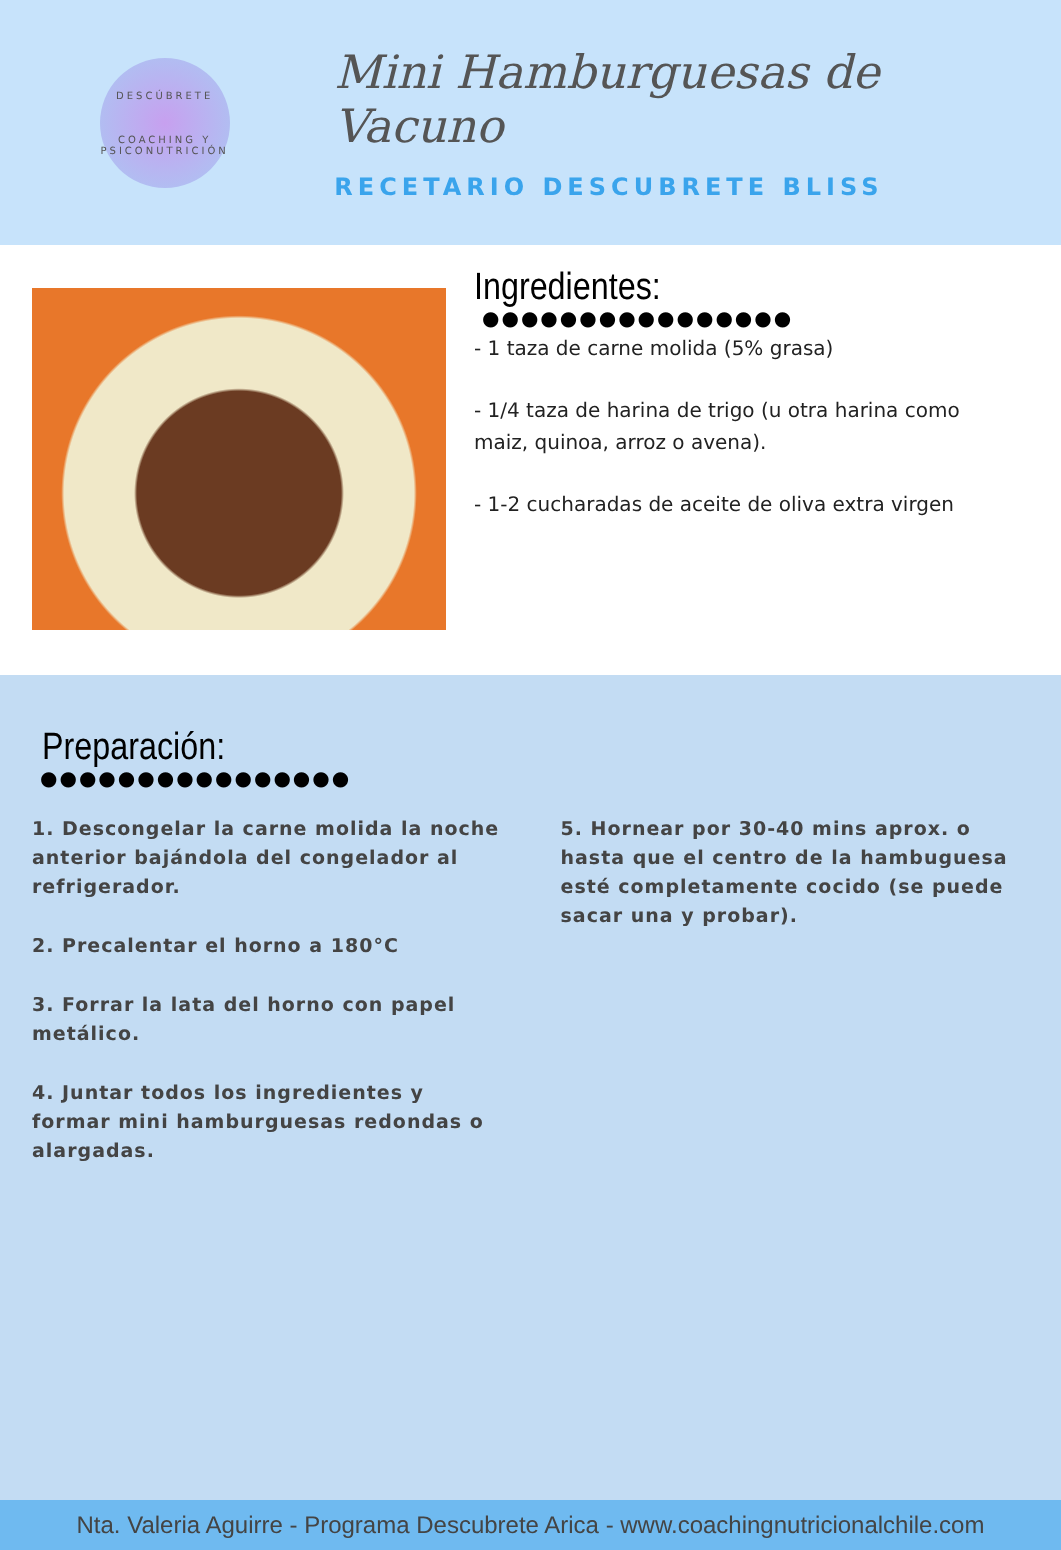DESCÚBRETE
COACHING Y PSICONUTRICIÓN
Mini Hamburguesas de Vacuno
RECETARIO DESCUBRETE BLISS
Ingredientes:
●●●●●●●●●●●●●●●●
- 1 taza de carne molida (5% grasa)
- 1/4 taza de harina de trigo (u otra harina como maiz, quinoa, arroz o avena).
- 1-2 cucharadas de aceite de oliva extra virgen
Preparación:
●●●●●●●●●●●●●●●●
1. Descongelar la carne molida la noche anterior bajándola del congelador al refrigerador.
2. Precalentar el horno a 180°C
3. Forrar la lata del horno con papel metálico.
4. Juntar todos los ingredientes y formar mini hamburguesas redondas o alargadas.
5. Hornear por 30-40 mins aprox. o hasta que el centro de la hambuguesa esté completamente cocido (se puede sacar una y probar).
Nta. Valeria Aguirre - Programa Descubrete Arica - www.coachingnutricionalchile.com